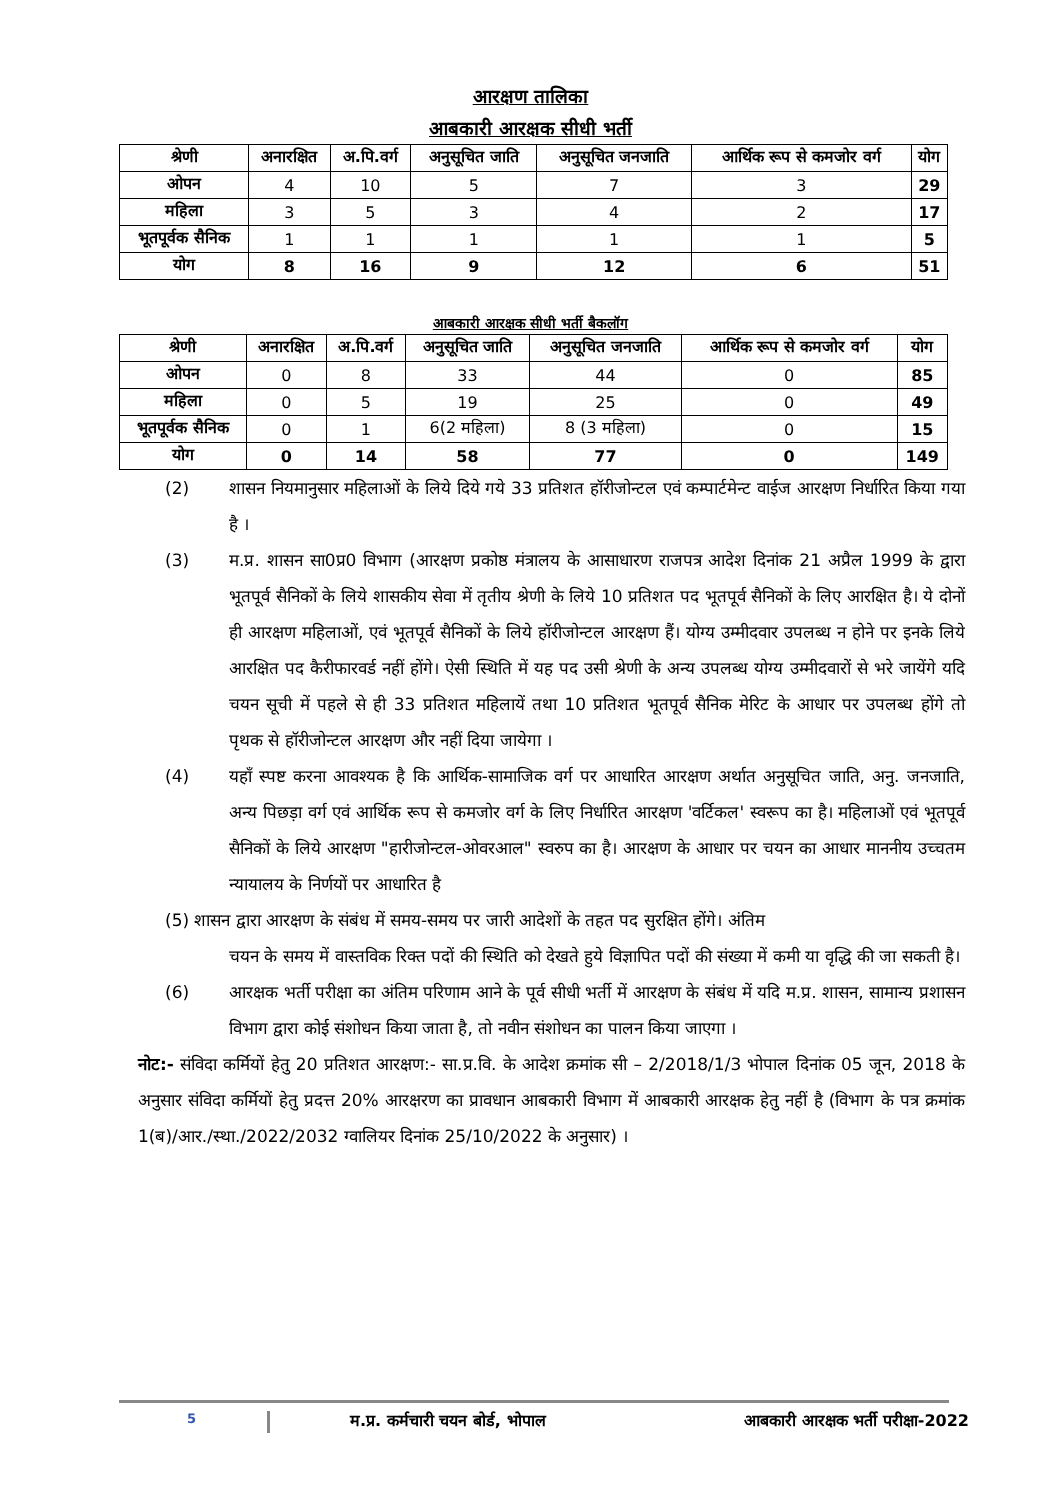आरक्षण तालिका
आबकारी आरक्षक सीधी भर्ती
| श्रेणी | अनारक्षित | अ.पि.वर्ग | अनुसूचित जाति | अनुसूचित जनजाति | आर्थिक रूप से कमजोर वर्ग | योग |
| --- | --- | --- | --- | --- | --- | --- |
| ओपन | 4 | 10 | 5 | 7 | 3 | 29 |
| महिला | 3 | 5 | 3 | 4 | 2 | 17 |
| भूतपूर्वक सैनिक | 1 | 1 | 1 | 1 | 1 | 5 |
| योग | 8 | 16 | 9 | 12 | 6 | 51 |
आबकारी आरक्षक सीधी भर्ती बैकलॉग
| श्रेणी | अनारक्षित | अ.पि.वर्ग | अनुसूचित जाति | अनुसूचित जनजाति | आर्थिक रूप से कमजोर वर्ग | योग |
| --- | --- | --- | --- | --- | --- | --- |
| ओपन | 0 | 8 | 33 | 44 | 0 | 85 |
| महिला | 0 | 5 | 19 | 25 | 0 | 49 |
| भूतपूर्वक सैनिक | 0 | 1 | 6(2 महिला) | 8 (3 महिला) | 0 | 15 |
| योग | 0 | 14 | 58 | 77 | 0 | 149 |
(2) शासन नियमानुसार महिलाओं के लिये दिये गये 33 प्रतिशत हॉरीजोन्टल एवं कम्पार्टमेन्ट वाईज आरक्षण निर्धारित किया गया है ।
(3) म.प्र. शासन सा0प्र0 विभाग (आरक्षण प्रकोष्ठ मंत्रालय के आसाधारण राजपत्र आदेश दिनांक 21 अप्रैल 1999 के द्वारा भूतपूर्व सैनिकों के लिये शासकीय सेवा में तृतीय श्रेणी के लिये 10 प्रतिशत पद भूतपूर्व सैनिकों के लिए आरक्षित है। ये दोनों ही आरक्षण महिलाओं, एवं भूतपूर्व सैनिकों के लिये हॉरीजोन्टल आरक्षण हैं। योग्य उम्मीदवार उपलब्ध न होने पर इनके लिये आरक्षित पद कैरीफारवर्ड नहीं होंगे। ऐसी स्थिति में यह पद उसी श्रेणी के अन्य उपलब्ध योग्य उम्मीदवारों से भरे जायेंगे यदि चयन सूची में पहले से ही 33 प्रतिशत महिलायें तथा 10 प्रतिशत भूतपूर्व सैनिक मेरिट के आधार पर उपलब्ध होंगे तो पृथक से हॉरीजोन्टल आरक्षण और नहीं दिया जायेगा ।
(4) यहाँ स्पष्ट करना आवश्यक है कि आर्थिक-सामाजिक वर्ग पर आधारित आरक्षण अर्थात अनुसूचित जाति, अनु. जनजाति, अन्य पिछड़ा वर्ग एवं आर्थिक रूप से कमजोर वर्ग के लिए निर्धारित आरक्षण 'वर्टिकल' स्वरूप का है। महिलाओं एवं भूतपूर्व सैनिकों के लिये आरक्षण "हारीजोन्टल-ओवरआल" स्वरुप का है। आरक्षण के आधार पर चयन का आधार माननीय उच्चतम न्यायालय के निर्णयों पर आधारित है
(5) शासन द्वारा आरक्षण के संबंध में समय-समय पर जारी आदेशों के तहत पद सुरक्षित होंगे। अंतिम
चयन के समय में वास्तविक रिक्त पदों की स्थिति को देखते हुये विज्ञापित पदों की संख्या में कमी या वृद्धि की जा सकती है।
(6) आरक्षक भर्ती परीक्षा का अंतिम परिणाम आने के पूर्व सीधी भर्ती में आरक्षण के संबंध में यदि म.प्र. शासन, सामान्य प्रशासन विभाग द्वारा कोई संशोधन किया जाता है, तो नवीन संशोधन का पालन किया जाएगा ।
नोट:- संविदा कर्मियों हेतु 20 प्रतिशत आरक्षण:- सा.प्र.वि. के आदेश क्रमांक सी – 2/2018/1/3 भोपाल दिनांक 05 जून, 2018 के अनुसार संविदा कर्मियों हेतु प्रदत्त 20% आरक्षरण का प्रावधान आबकारी विभाग में आबकारी आरक्षक हेतु नहीं है (विभाग के पत्र क्रमांक 1(ब)/आर./स्था./2022/2032 ग्वालियर दिनांक 25/10/2022 के अनुसार) ।
5 म.प्र. कर्मचारी चयन बोर्ड, भोपाल आबकारी आरक्षक भर्ती परीक्षा-2022